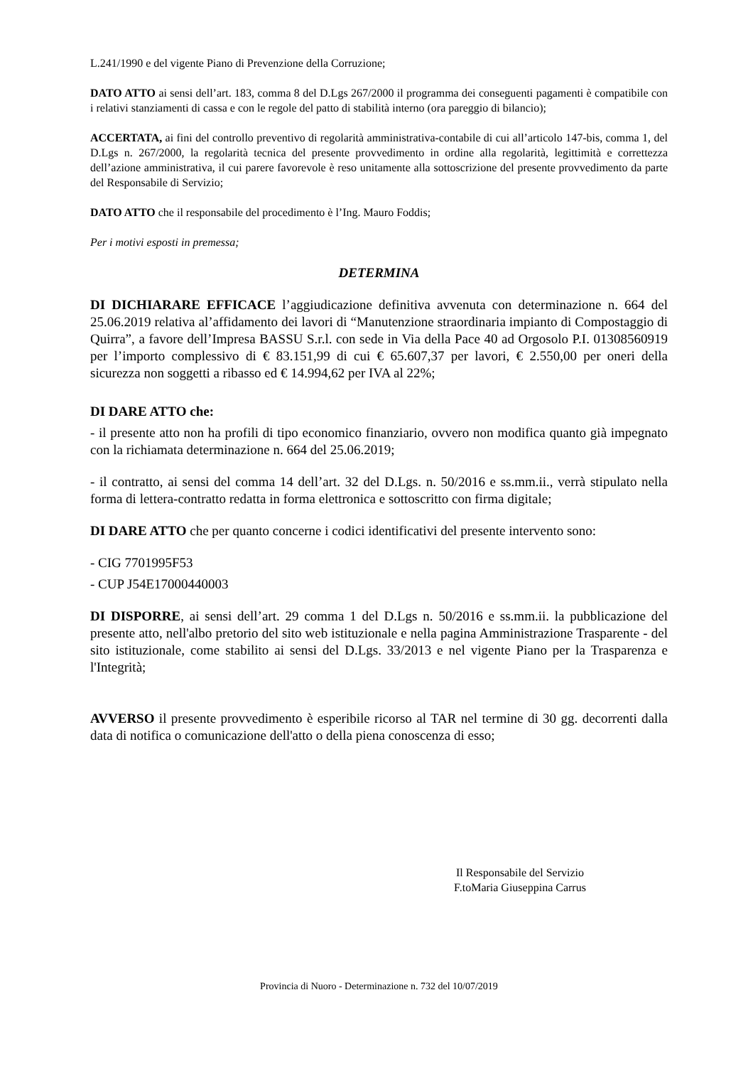L.241/1990 e del vigente Piano di Prevenzione della Corruzione;
DATO ATTO ai sensi dell’art. 183, comma 8 del D.Lgs 267/2000 il programma dei conseguenti pagamenti è compatibile con i relativi stanziamenti di cassa e con le regole del patto di stabilità interno (ora pareggio di bilancio);
ACCERTATA, ai fini del controllo preventivo di regolarità amministrativa-contabile di cui all’articolo 147-bis, comma 1, del D.Lgs n. 267/2000, la regolarità tecnica del presente provvedimento in ordine alla regolarità, legittimità e correttezza dell’azione amministrativa, il cui parere favorevole è reso unitamente alla sottoscrizione del presente provvedimento da parte del Responsabile di Servizio;
DATO ATTO che il responsabile del procedimento è l’Ing. Mauro Foddis;
Per i motivi esposti in premessa;
DETERMINA
DI DICHIARARE EFFICACE l’aggiudicazione definitiva avvenuta con determinazione n. 664 del 25.06.2019 relativa al’affidamento dei lavori di “Manutenzione straordinaria impianto di Compostaggio di Quirra”, a favore dell’Impresa BASSU S.r.l. con sede in Via della Pace 40 ad Orgosolo P.I. 01308560919 per l’importo complessivo di € 83.151,99 di cui € 65.607,37 per lavori, € 2.550,00 per oneri della sicurezza non soggetti a ribasso ed € 14.994,62 per IVA al 22%;
DI DARE ATTO che:
- il presente atto non ha profili di tipo economico finanziario, ovvero non modifica quanto già impegnato con la richiamata determinazione n. 664 del 25.06.2019;
- il contratto, ai sensi del comma 14 dell’art. 32 del D.Lgs. n. 50/2016 e ss.mm.ii., verrà stipulato nella forma di lettera-contratto redatta in forma elettronica e sottoscritto con firma digitale;
DI DARE ATTO che per quanto concerne i codici identificativi del presente intervento sono:
- CIG 7701995F53
- CUP J54E17000440003
DI DISPORRE, ai sensi dell’art. 29 comma 1 del D.Lgs n. 50/2016 e ss.mm.ii. la pubblicazione del presente atto, nell'albo pretorio del sito web istituzionale e nella pagina Amministrazione Trasparente - del sito istituzionale, come stabilito ai sensi del D.Lgs. 33/2013 e nel vigente Piano per la Trasparenza e l'Integrità;
AVVERSO il presente provvedimento è esperibile ricorso al TAR nel termine di 30 gg. decorrenti dalla data di notifica o comunicazione dell'atto o della piena conoscenza di esso;
Il Responsabile del Servizio
F.toMaria Giuseppina Carrus
Provincia di Nuoro - Determinazione n. 732 del 10/07/2019